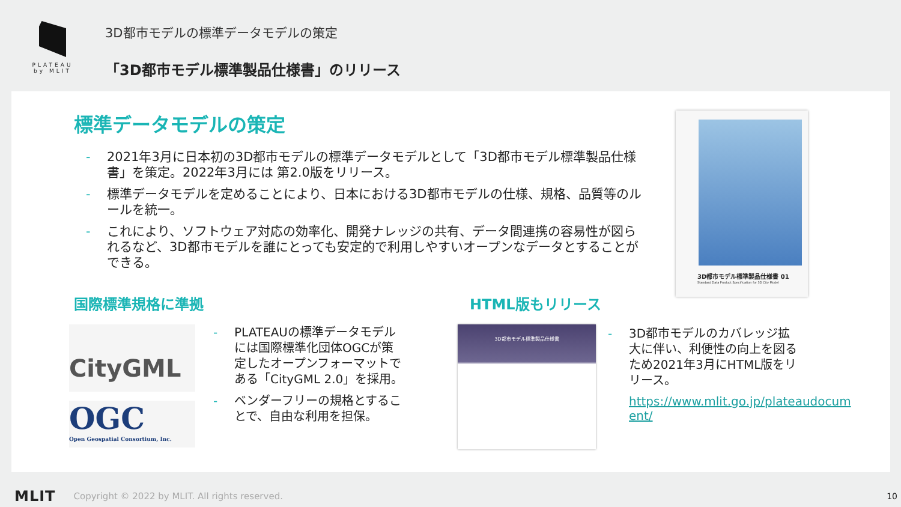PLATEAU
by MLIT
3D都市モデルの標準データモデルの策定
「3D都市モデル標準製品仕様書」のリリース
標準データモデルの策定
- 2021年3月に日本初の3D都市モデルの標準データモデルとして「3D都市モデル標準製品仕様書」を策定。2022年3月には 第2.0版をリリース。
- 標準データモデルを定めることにより、日本における3D都市モデルの仕様、規格、品質等のルールを統一。
- これにより、ソフトウェア対応の効率化、開発ナレッジの共有、データ間連携の容易性が図られるなど、3D都市モデルを誰にとっても安定的で利用しやすいオープンなデータとすることができる。
3D都市モデル標準製品仕様書 01
Standard Data Product Specification for 3D City Model
国際標準規格に準拠
CityGML
OGC
Open Geospatial Consortium, Inc.
- PLATEAUの標準データモデルには国際標準化団体OGCが策定したオープンフォーマットである「CityGML 2.0」を採用。
- ベンダーフリーの規格とすることで、自由な利用を担保。
HTML版もリリース
3D都市モデル標準製品仕様書
- 3D都市モデルのカバレッジ拡大に伴い、利便性の向上を図るため2021年3月にHTML版をリリース。
https://www.mlit.go.jp/plateaudocument/
MLIT Copyright © 2022 by MLIT. All rights reserved. 10